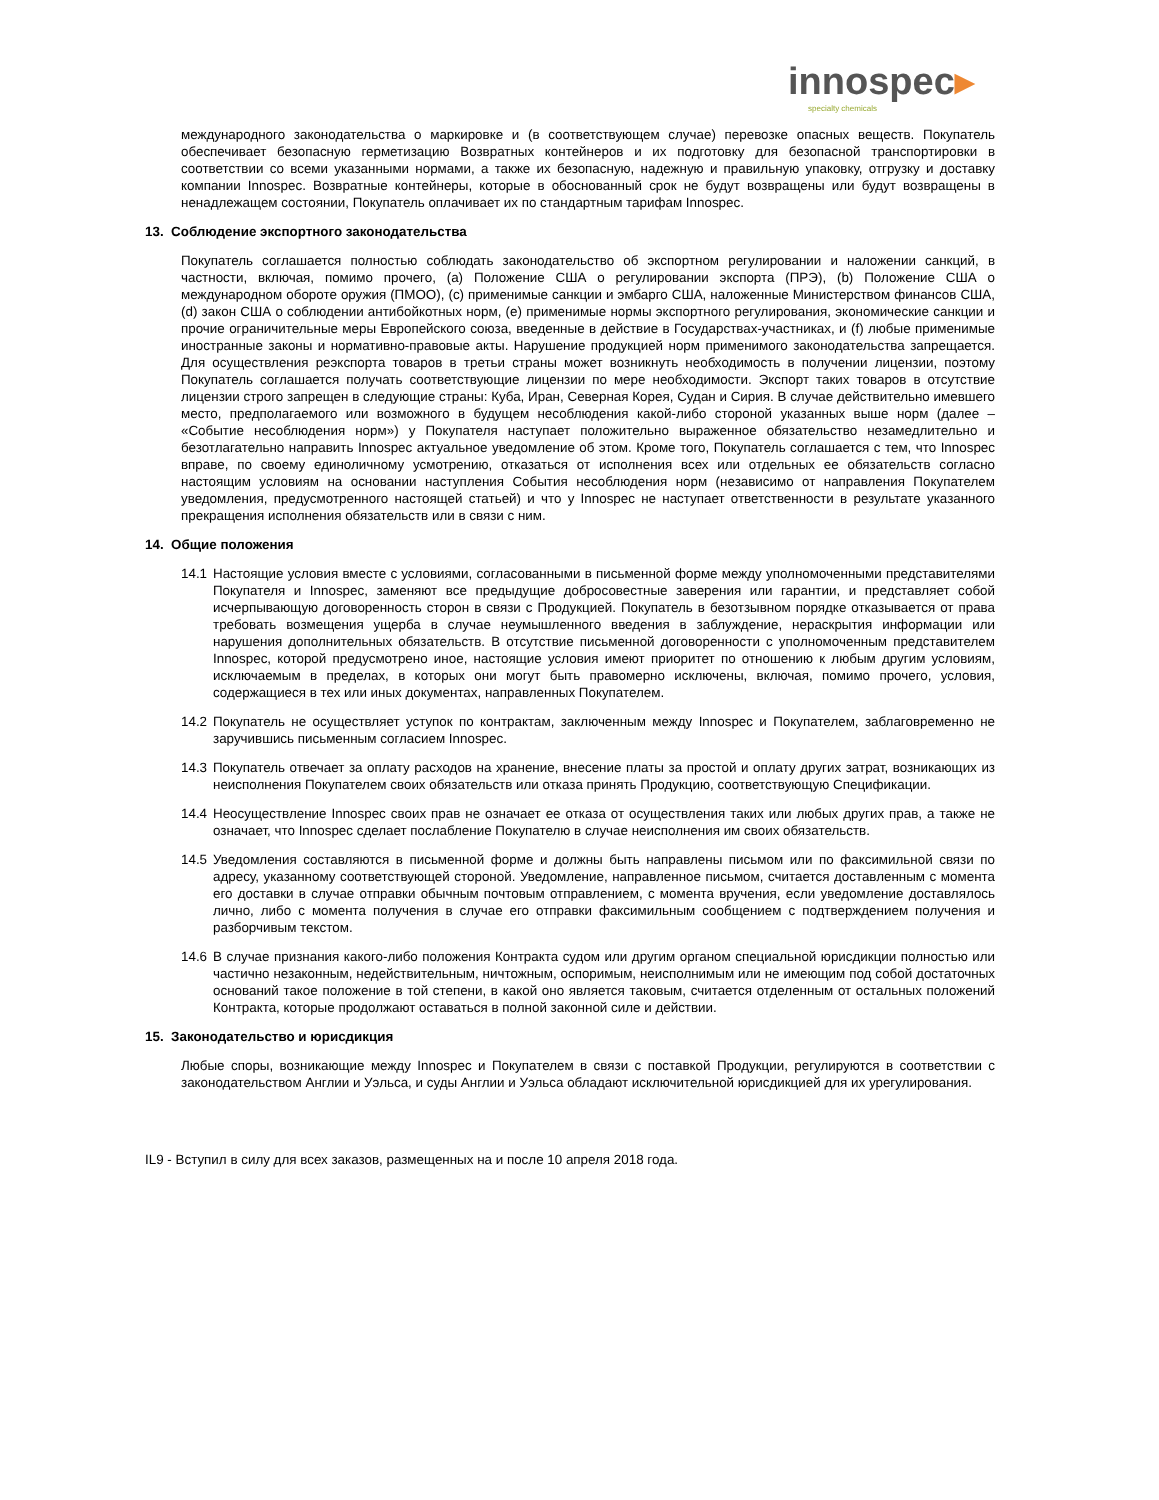innospec▸
specialty chemicals
международного законодательства о маркировке и (в соответствующем случае) перевозке опасных веществ. Покупатель обеспечивает безопасную герметизацию Возвратных контейнеров и их подготовку для безопасной транспортировки в соответствии со всеми указанными нормами, а также их безопасную, надежную и правильную упаковку, отгрузку и доставку компании Innospec. Возвратные контейнеры, которые в обоснованный срок не будут возвращены или будут возвращены в ненадлежащем состоянии, Покупатель оплачивает их по стандартным тарифам Innospec.
13. Соблюдение экспортного законодательства
Покупатель соглашается полностью соблюдать законодательство об экспортном регулировании и наложении санкций, в частности, включая, помимо прочего, (a) Положение США о регулировании экспорта (ПРЭ), (b) Положение США о международном обороте оружия (ПМОО), (c) применимые санкции и эмбарго США, наложенные Министерством финансов США, (d) закон США о соблюдении антибойкотных норм, (e) применимые нормы экспортного регулирования, экономические санкции и прочие ограничительные меры Европейского союза, введенные в действие в Государствах-участниках, и (f) любые применимые иностранные законы и нормативно-правовые акты. Нарушение продукцией норм применимого законодательства запрещается. Для осуществления реэкспорта товаров в третьи страны может возникнуть необходимость в получении лицензии, поэтому Покупатель соглашается получать соответствующие лицензии по мере необходимости. Экспорт таких товаров в отсутствие лицензии строго запрещен в следующие страны: Куба, Иран, Северная Корея, Судан и Сирия. В случае действительно имевшего место, предполагаемого или возможного в будущем несоблюдения какой-либо стороной указанных выше норм (далее – «Событие несоблюдения норм») у Покупателя наступает положительно выраженное обязательство незамедлительно и безотлагательно направить Innospec актуальное уведомление об этом. Кроме того, Покупатель соглашается с тем, что Innospec вправе, по своему единоличному усмотрению, отказаться от исполнения всех или отдельных ее обязательств согласно настоящим условиям на основании наступления События несоблюдения норм (независимо от направления Покупателем уведомления, предусмотренного настоящей статьей) и что у Innospec не наступает ответственности в результате указанного прекращения исполнения обязательств или в связи с ним.
14. Общие положения
14.1 Настоящие условия вместе с условиями, согласованными в письменной форме между уполномоченными представителями Покупателя и Innospec, заменяют все предыдущие добросовестные заверения или гарантии, и представляет собой исчерпывающую договоренность сторон в связи с Продукцией. Покупатель в безотзывном порядке отказывается от права требовать возмещения ущерба в случае неумышленного введения в заблуждение, нераскрытия информации или нарушения дополнительных обязательств. В отсутствие письменной договоренности с уполномоченным представителем Innospec, которой предусмотрено иное, настоящие условия имеют приоритет по отношению к любым другим условиям, исключаемым в пределах, в которых они могут быть правомерно исключены, включая, помимо прочего, условия, содержащиеся в тех или иных документах, направленных Покупателем.
14.2 Покупатель не осуществляет уступок по контрактам, заключенным между Innospec и Покупателем, заблаговременно не заручившись письменным согласием Innospec.
14.3 Покупатель отвечает за оплату расходов на хранение, внесение платы за простой и оплату других затрат, возникающих из неисполнения Покупателем своих обязательств или отказа принять Продукцию, соответствующую Спецификации.
14.4 Неосуществление Innospec своих прав не означает ее отказа от осуществления таких или любых других прав, а также не означает, что Innospec сделает послабление Покупателю в случае неисполнения им своих обязательств.
14.5 Уведомления составляются в письменной форме и должны быть направлены письмом или по факсимильной связи по адресу, указанному соответствующей стороной. Уведомление, направленное письмом, считается доставленным с момента его доставки в случае отправки обычным почтовым отправлением, с момента вручения, если уведомление доставлялось лично, либо с момента получения в случае его отправки факсимильным сообщением с подтверждением получения и разборчивым текстом.
14.6 В случае признания какого-либо положения Контракта судом или другим органом специальной юрисдикции полностью или частично незаконным, недействительным, ничтожным, оспоримым, неисполнимым или не имеющим под собой достаточных оснований такое положение в той степени, в какой оно является таковым, считается отделенным от остальных положений Контракта, которые продолжают оставаться в полной законной силе и действии.
15. Законодательство и юрисдикция
Любые споры, возникающие между Innospec и Покупателем в связи с поставкой Продукции, регулируются в соответствии с законодательством Англии и Уэльса, и суды Англии и Уэльса обладают исключительной юрисдикцией для их урегулирования.
IL9 - Вступил в силу для всех заказов, размещенных на и после 10 апреля 2018 года.